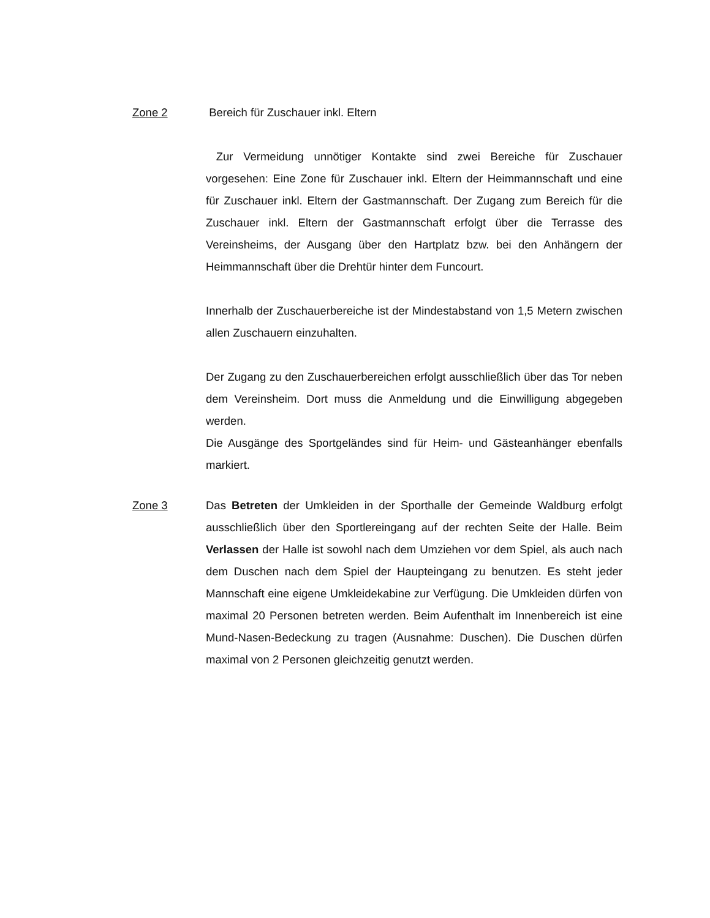Zone 2 Bereich für Zuschauer inkl. Eltern
Zur Vermeidung unnötiger Kontakte sind zwei Bereiche für Zuschauer vorgesehen: Eine Zone für Zuschauer inkl. Eltern der Heimmannschaft und eine für Zuschauer inkl. Eltern der Gastmannschaft. Der Zugang zum Bereich für die Zuschauer inkl. Eltern der Gastmannschaft erfolgt über die Terrasse des Vereinsheims, der Ausgang über den Hartplatz bzw. bei den Anhängern der Heimmannschaft über die Drehtür hinter dem Funcourt.
Innerhalb der Zuschauerbereiche ist der Mindestabstand von 1,5 Metern zwischen allen Zuschauern einzuhalten.
Der Zugang zu den Zuschauerbereichen erfolgt ausschließlich über das Tor neben dem Vereinsheim. Dort muss die Anmeldung und die Einwilligung abgegeben werden.
Die Ausgänge des Sportgeländes sind für Heim- und Gästeanhänger ebenfalls markiert.
Zone 3 Das Betreten der Umkleiden in der Sporthalle der Gemeinde Waldburg erfolgt ausschließlich über den Sportlereingang auf der rechten Seite der Halle. Beim Verlassen der Halle ist sowohl nach dem Umziehen vor dem Spiel, als auch nach dem Duschen nach dem Spiel der Haupteingang zu benutzen. Es steht jeder Mannschaft eine eigene Umkleidekabine zur Verfügung. Die Umkleiden dürfen von maximal 20 Personen betreten werden. Beim Aufenthalt im Innenbereich ist eine Mund-Nasen-Bedeckung zu tragen (Ausnahme: Duschen). Die Duschen dürfen maximal von 2 Personen gleichzeitig genutzt werden.